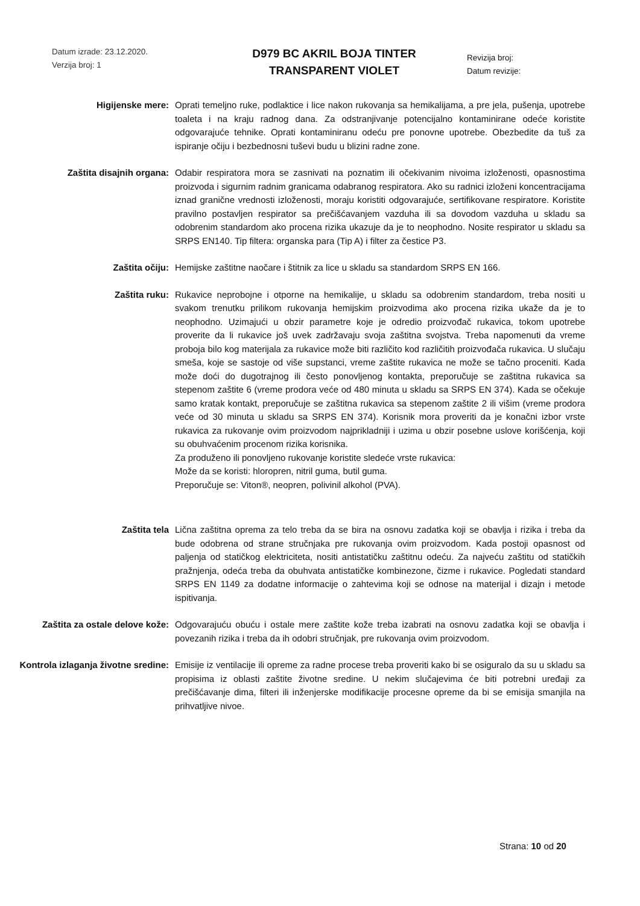Datum izrade: 23.12.2020.
Verzija broj: 1
D979 BC AKRIL BOJA TINTER
TRANSPARENT VIOLET
Revizija broj:
Datum revizije:
Higijenske mere: Oprati temeljno ruke, podlaktice i lice nakon rukovanja sa hemikalijama, a pre jela, pušenja, upotrebe toaleta i na kraju radnog dana. Za odstranjivanje potencijalno kontaminirane odeće koristite odgovarajuće tehnike. Oprati kontaminiranu odeću pre ponovne upotrebe. Obezbedite da tuš za ispiranje očiju i bezbednosni tuševi budu u blizini radne zone.
Zaštita disajnih organa: Odabir respiratora mora se zasnivati na poznatim ili očekivanim nivoima izloženosti, opasnostima proizvoda i sigurnim radnim granicama odabranog respiratora. Ako su radnici izloženi koncentracijama iznad granične vrednosti izloženosti, moraju koristiti odgovarajuće, sertifikovane respiratore. Koristite pravilno postavljen respirator sa prečišćavanjem vazduha ili sa dovodom vazduha u skladu sa odobrenim standardom ako procena rizika ukazuje da je to neophodno. Nosite respirator u skladu sa SRPS EN140. Tip filtera: organska para (Tip A) i filter za čestice P3.
Zaštita očiju: Hemijske zaštitne naočare i štitnik za lice u skladu sa standardom SRPS EN 166.
Zaštita ruku: Rukavice neprobojne i otporne na hemikalije, u skladu sa odobrenim standardom, treba nositi u svakom trenutku prilikom rukovanja hemijskim proizvodima ako procena rizika ukaže da je to neophodno. Uzimajući u obzir parametre koje je odredio proizvođač rukavica, tokom upotrebe proverite da li rukavice još uvek zadržavaju svoja zaštitna svojstva. Treba napomenuti da vreme proboja bilo kog materijala za rukavice može biti različito kod različitih proizvođača rukavica. U slučaju smeša, koje se sastoje od više supstanci, vreme zaštite rukavica ne može se tačno proceniti. Kada može doći do dugotrajnog ili često ponovljenog kontakta, preporučuje se zaštitna rukavica sa stepenom zaštite 6 (vreme prodora veće od 480 minuta u skladu sa SRPS EN 374). Kada se očekuje samo kratak kontakt, preporučuje se zaštitna rukavica sa stepenom zaštite 2 ili višim (vreme prodora veće od 30 minuta u skladu sa SRPS EN 374). Korisnik mora proveriti da je konačni izbor vrste rukavica za rukovanje ovim proizvodom najprikladniji i uzima u obzir posebne uslove korišćenja, koji su obuhvaćenim procenom rizika korisnika.
Za produženo ili ponovljeno rukovanje koristite sledeće vrste rukavica:
Može da se koristi: hloropren, nitril guma, butil guma.
Preporučuje se: Viton®, neopren, polivinil alkohol (PVA).
Zaštita tela Lična zaštitna oprema za telo treba da se bira na osnovu zadatka koji se obavlja i rizika i treba da bude odobrena od strane stručnjaka pre rukovanja ovim proizvodom. Kada postoji opasnost od paljenja od statičkog elektriciteta, nositi antistatičku zaštitnu odeću. Za najveću zaštitu od statičkih pražnjenja, odeća treba da obuhvata antistatičke kombinezone, čizme i rukavice. Pogledati standard SRPS EN 1149 za dodatne informacije o zahtevima koji se odnose na materijal i dizajn i metode ispitivanja.
Zaštita za ostale delove kože: Odgovarajuću obuću i ostale mere zaštite kože treba izabrati na osnovu zadatka koji se obavlja i povezanih rizika i treba da ih odobri stručnjak, pre rukovanja ovim proizvodom.
Kontrola izlaganja životne sredine:
Emisije iz ventilacije ili opreme za radne procese treba proveriti kako bi se osiguralo da su u skladu sa propisima iz oblasti zaštite životne sredine. U nekim slučajevima će biti potrebni uređaji za prečišćavanje dima, filteri ili inženjerske modifikacije procesne opreme da bi se emisija smanjila na prihvatljive nivoe.
Strana: 10 od 20